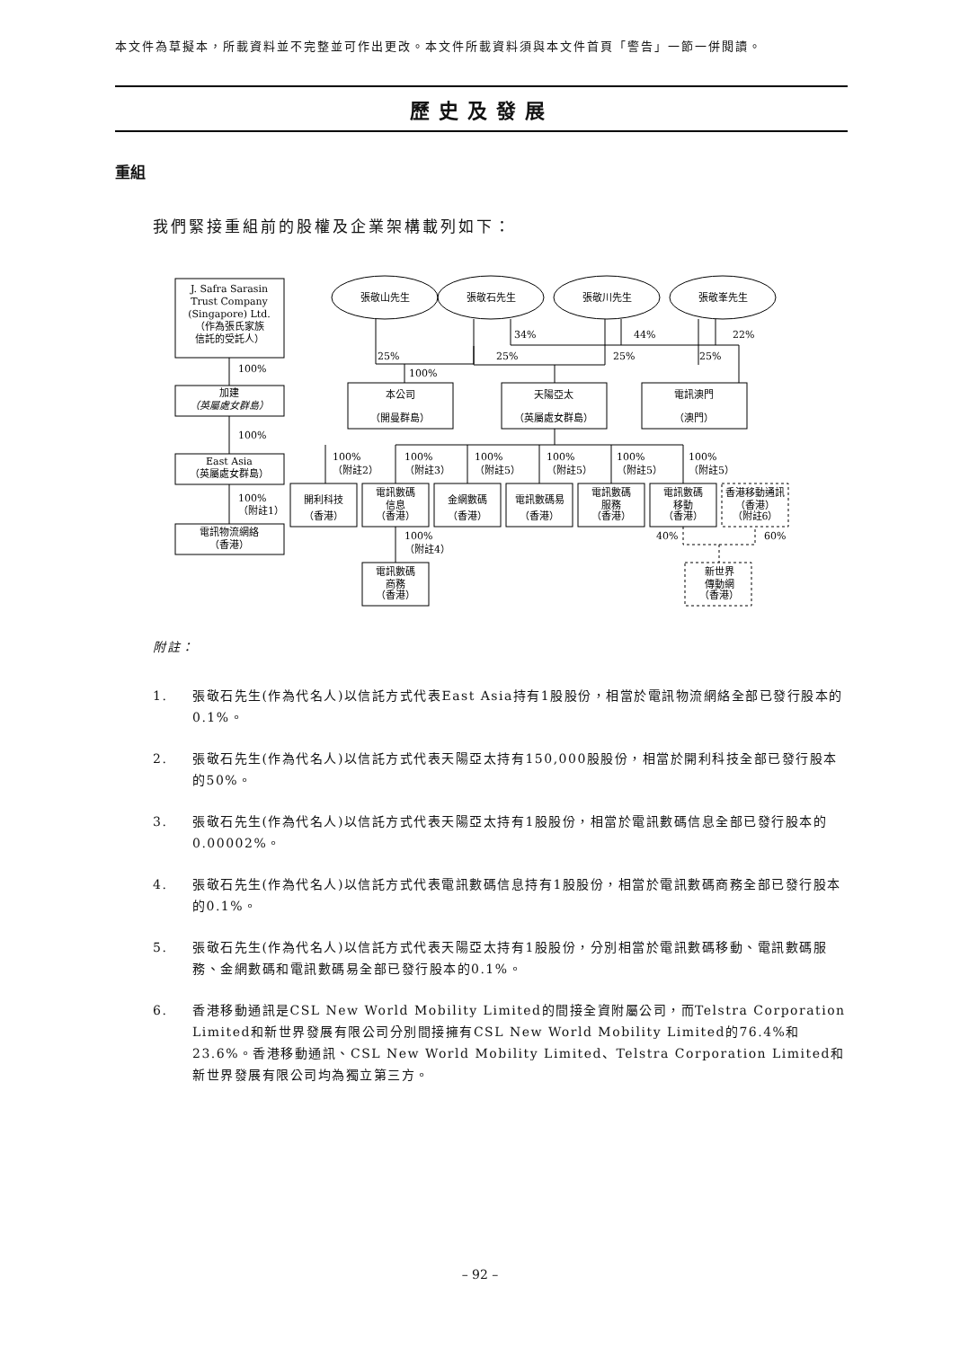本文件為草擬本，所載資料並不完整並可作出更改。本文件所載資料須與本文件首頁「警告」一節一併閱讀。
歷史及發展
重組
我們緊接重組前的股權及企業架構載列如下：
J. Safra Sarasin
Trust Company
(Singapore) Ltd.
（作為張氏家族
信託的受託人）
100%
加建
（英屬處女群島）
100%
East Asia
（英屬處女群島）
100%
（附註1）
電訊物流網絡
（香港）
張敬山先生
張敬石先生
張敬川先生
張敬峯先生
34%
44%
22%
25%
25%
25%
25%
100%
本公司
（開曼群島）
天陽亞太
（英屬處女群島）
電訊澳門
（澳門）
100%
（附註2）
100%
（附註3）
100%
（附註5）
100%
（附註5）
100%
（附註5）
100%
（附註5）
開利科技
（香港）
電訊數碼
信息
（香港）
金網數碼
（香港）
電訊數碼易
（香港）
電訊數碼
服務
（香港）
電訊數碼
移動
（香港）
香港移動通訊
（香港）
（附註6）
100%
（附註4）
40%
60%
電訊數碼
商務
（香港）
新世界
傳動網
（香港）
附註：
1. 張敬石先生(作為代名人)以信託方式代表East Asia持有1股股份，相當於電訊物流網絡全部已發行股本的0.1%。
2. 張敬石先生(作為代名人)以信託方式代表天陽亞太持有150,000股股份，相當於開利科技全部已發行股本的50%。
3. 張敬石先生(作為代名人)以信託方式代表天陽亞太持有1股股份，相當於電訊數碼信息全部已發行股本的0.00002%。
4. 張敬石先生(作為代名人)以信託方式代表電訊數碼信息持有1股股份，相當於電訊數碼商務全部已發行股本的0.1%。
5. 張敬石先生(作為代名人)以信託方式代表天陽亞太持有1股股份，分別相當於電訊數碼移動、電訊數碼服務、金網數碼和電訊數碼易全部已發行股本的0.1%。
6. 香港移動通訊是CSL New World Mobility Limited的間接全資附屬公司，而Telstra Corporation Limited和新世界發展有限公司分別間接擁有CSL New World Mobility Limited的76.4%和23.6%。香港移動通訊、CSL New World Mobility Limited、Telstra Corporation Limited和新世界發展有限公司均為獨立第三方。
– 92 –